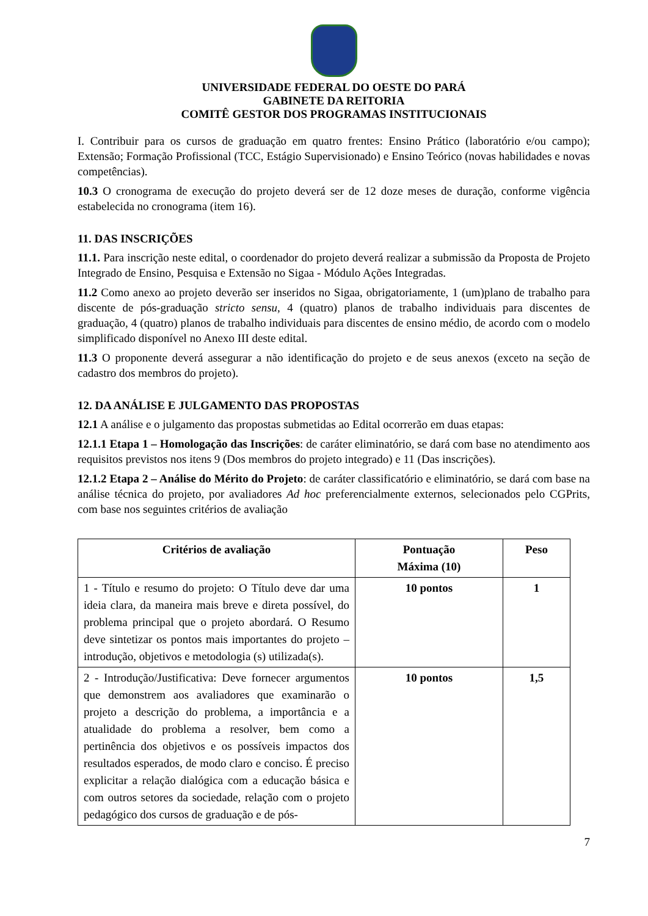UNIVERSIDADE FEDERAL DO OESTE DO PARÁ
GABINETE DA REITORIA
COMITÊ GESTOR DOS PROGRAMAS INSTITUCIONAIS
I. Contribuir para os cursos de graduação em quatro frentes: Ensino Prático (laboratório e/ou campo); Extensão; Formação Profissional (TCC, Estágio Supervisionado) e Ensino Teórico (novas habilidades e novas competências).
10.3 O cronograma de execução do projeto deverá ser de 12 doze meses de duração, conforme vigência estabelecida no cronograma (item 16).
11. DAS INSCRIÇÕES
11.1. Para inscrição neste edital, o coordenador do projeto deverá realizar a submissão da Proposta de Projeto Integrado de Ensino, Pesquisa e Extensão no Sigaa - Módulo Ações Integradas.
11.2 Como anexo ao projeto deverão ser inseridos no Sigaa, obrigatoriamente, 1 (um)plano de trabalho para discente de pós-graduação stricto sensu, 4 (quatro) planos de trabalho individuais para discentes de graduação, 4 (quatro) planos de trabalho individuais para discentes de ensino médio, de acordo com o modelo simplificado disponível no Anexo III deste edital.
11.3 O proponente deverá assegurar a não identificação do projeto e de seus anexos (exceto na seção de cadastro dos membros do projeto).
12. DA ANÁLISE E JULGAMENTO DAS PROPOSTAS
12.1 A análise e o julgamento das propostas submetidas ao Edital ocorrerão em duas etapas:
12.1.1 Etapa 1 – Homologação das Inscrições: de caráter eliminatório, se dará com base no atendimento aos requisitos previstos nos itens 9 (Dos membros do projeto integrado) e 11 (Das inscrições).
12.1.2 Etapa 2 – Análise do Mérito do Projeto: de caráter classificatório e eliminatório, se dará com base na análise técnica do projeto, por avaliadores Ad hoc preferencialmente externos, selecionados pelo CGPrits, com base nos seguintes critérios de avaliação
| Critérios de avaliação | Pontuação Máxima (10) | Peso |
| --- | --- | --- |
| 1 - Título e resumo do projeto: O Título deve dar uma ideia clara, da maneira mais breve e direta possível, do problema principal que o projeto abordará. O Resumo deve sintetizar os pontos mais importantes do projeto – introdução, objetivos e metodologia (s) utilizada(s). | 10 pontos | 1 |
| 2 - Introdução/Justificativa: Deve fornecer argumentos que demonstrem aos avaliadores que examinarão o projeto a descrição do problema, a importância e a atualidade do problema a resolver, bem como a pertinência dos objetivos e os possíveis impactos dos resultados esperados, de modo claro e conciso. É preciso explicitar a relação dialógica com a educação básica e com outros setores da sociedade, relação com o projeto pedagógico dos cursos de graduação e de pós- | 10 pontos | 1,5 |
7